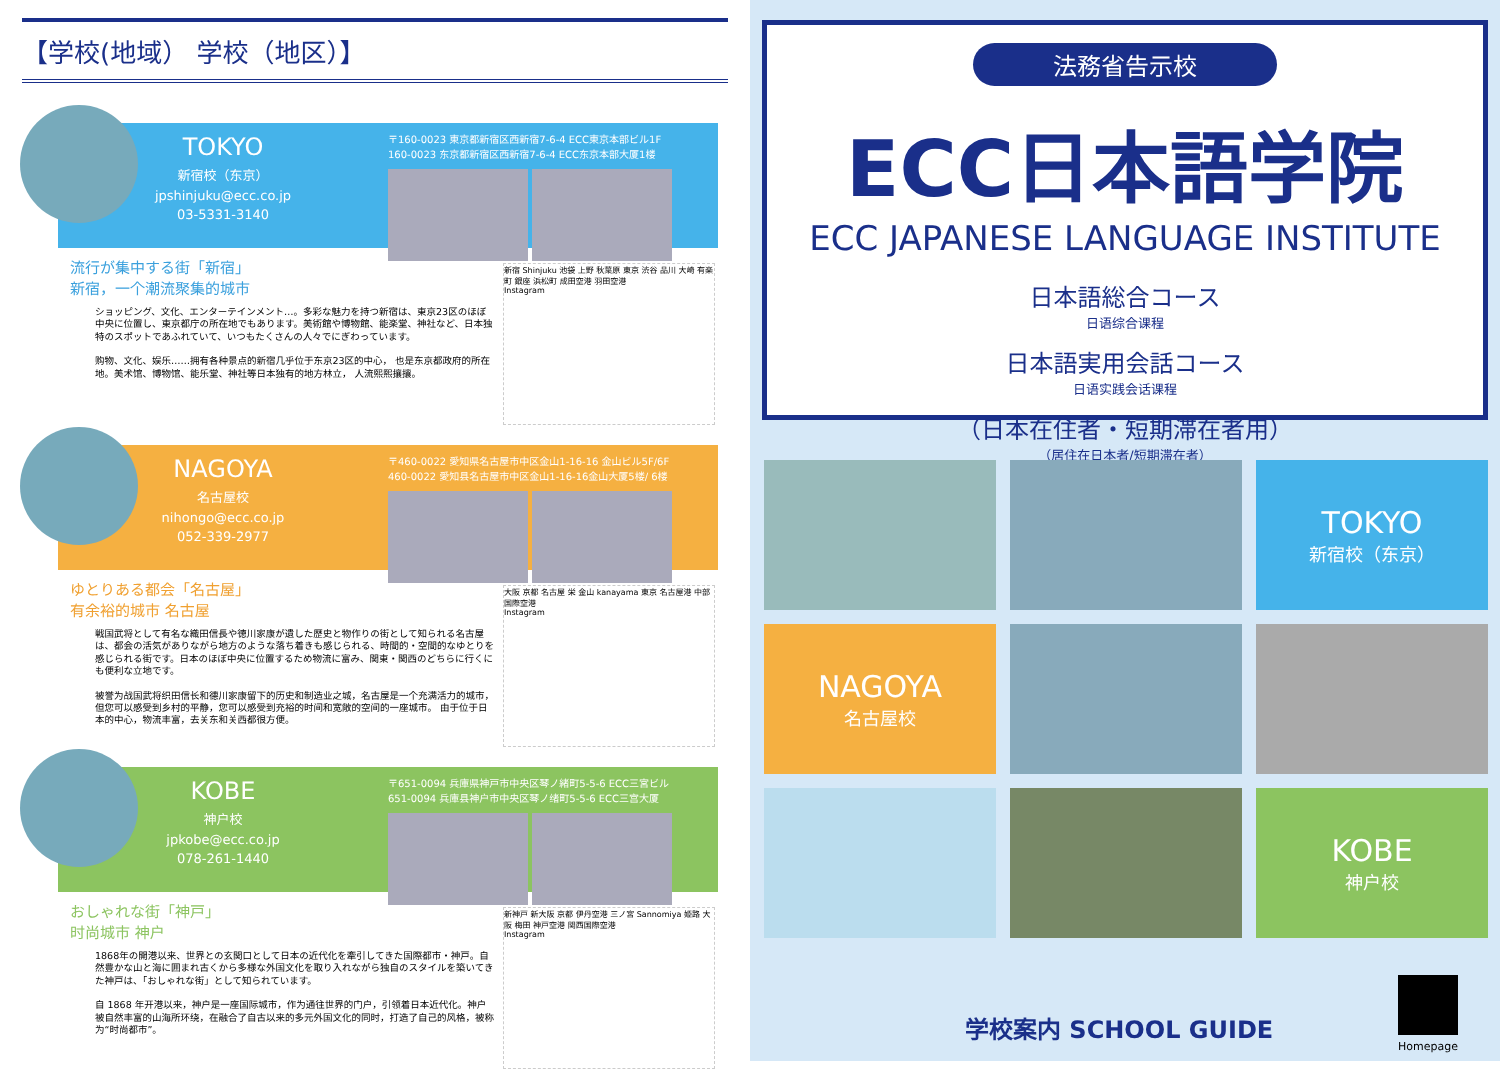【学校(地域） 学校（地区）】
TOKYO
新宿校（东京）
jpshinjuku@ecc.co.jp
03-5331-3140
〒160-0023 東京都新宿区西新宿7-6-4 ECC東京本部ビル1F
160-0023 东京都新宿区西新宿7-6-4 ECC东京本部大厦1楼
流行が集中する街「新宿」
新宿，一个潮流聚集的城市
ショッピング、文化、エンターテインメント…。多彩な魅力を持つ新宿は、東京23区のほぼ中央に位置し、東京都庁の所在地でもあります。美術館や博物館、能楽堂、神社など、日本独特のスポットであふれていて、いつもたくさんの人々でにぎわっています。
购物、文化、娱乐……拥有各种景点的新宿几乎位于东京23区的中心， 也是东京都政府的所在地。美术馆、博物馆、能乐堂、神社等日本独有的地方林立， 人流熙熙攘攘。
新宿 Shinjuku 池袋 上野 秋葉原 東京 渋谷 品川 大崎 有楽町 銀座 浜松町 成田空港 羽田空港
Instagram
NAGOYA
名古屋校
nihongo@ecc.co.jp
052-339-2977
〒460-0022 愛知県名古屋市中区金山1-16-16 金山ビル5F/6F
460-0022 愛知县名古屋市中区金山1-16-16金山大厦5楼/ 6楼
ゆとりある都会「名古屋」
有余裕的城市 名古屋
戦国武将として有名な織田信長や徳川家康が遺した歴史と物作りの街として知られる名古屋は、都会の活気がありながら地方のような落ち着きも感じられる、時間的・空間的なゆとりを感じられる街です。日本のほぼ中央に位置するため物流に富み、関東・関西のどちらに行くにも便利な立地です。
被誉为战国武将织田信长和德川家康留下的历史和制造业之城，名古屋是一个充满活力的城市，但您可以感受到乡村的平静，您可以感受到充裕的时间和宽敞的空间的一座城市。 由于位于日本的中心，物流丰富，去关东和关西都很方便。
大阪 京都 名古屋 栄 金山 kanayama 東京 名古屋港 中部国際空港
Instagram
KOBE
神户校
jpkobe@ecc.co.jp
078-261-1440
〒651-0094 兵庫県神戸市中央区琴ノ緒町5-5-6 ECC三宮ビル
651-0094 兵庫县神户市中央区琴ノ绪町5-5-6 ECC三宫大厦
おしゃれな街「神戸」
时尚城市 神户
1868年の開港以来、世界との玄関口として日本の近代化を牽引してきた国際都市・神戸。自然豊かな山と海に囲まれ古くから多様な外国文化を取り入れながら独自のスタイルを築いてきた神戸は、「おしゃれな街」として知られています。
自 1868 年开港以来，神户是一座国际城市，作为通往世界的门户，引领着日本近代化。神户被自然丰富的山海所环绕，在融合了自古以来的多元外国文化的同时，打造了自己的风格，被称为“时尚都市”。
新神戸 新大阪 京都 伊丹空港 三ノ宮 Sannomiya 姫路 大阪 梅田 神戸空港 関西国際空港
Instagram
法務省告示校
ECC日本語学院
ECC JAPANESE LANGUAGE INSTITUTE
日本語総合コース
日语综合课程
日本語実用会話コース
日语实践会话课程
（日本在住者・短期滞在者用）
（居住在日本者/短期滞在者）
TOKYO
新宿校（东京）
NAGOYA
名古屋校
KOBE
神户校
学校案内 SCHOOL GUIDE
Homepage